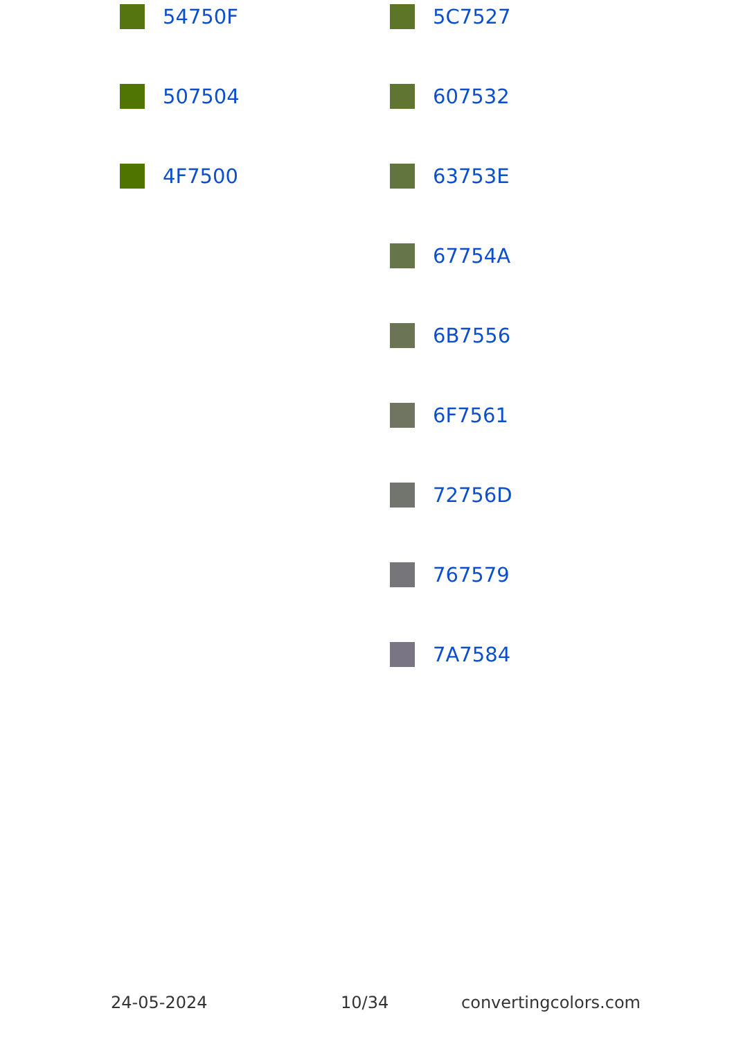54750F
507504
4F7500
5C7527
607532
63753E
67754A
6B7556
6F7561
72756D
767579
7A7584
24-05-2024 10/34 convertingcolors.com